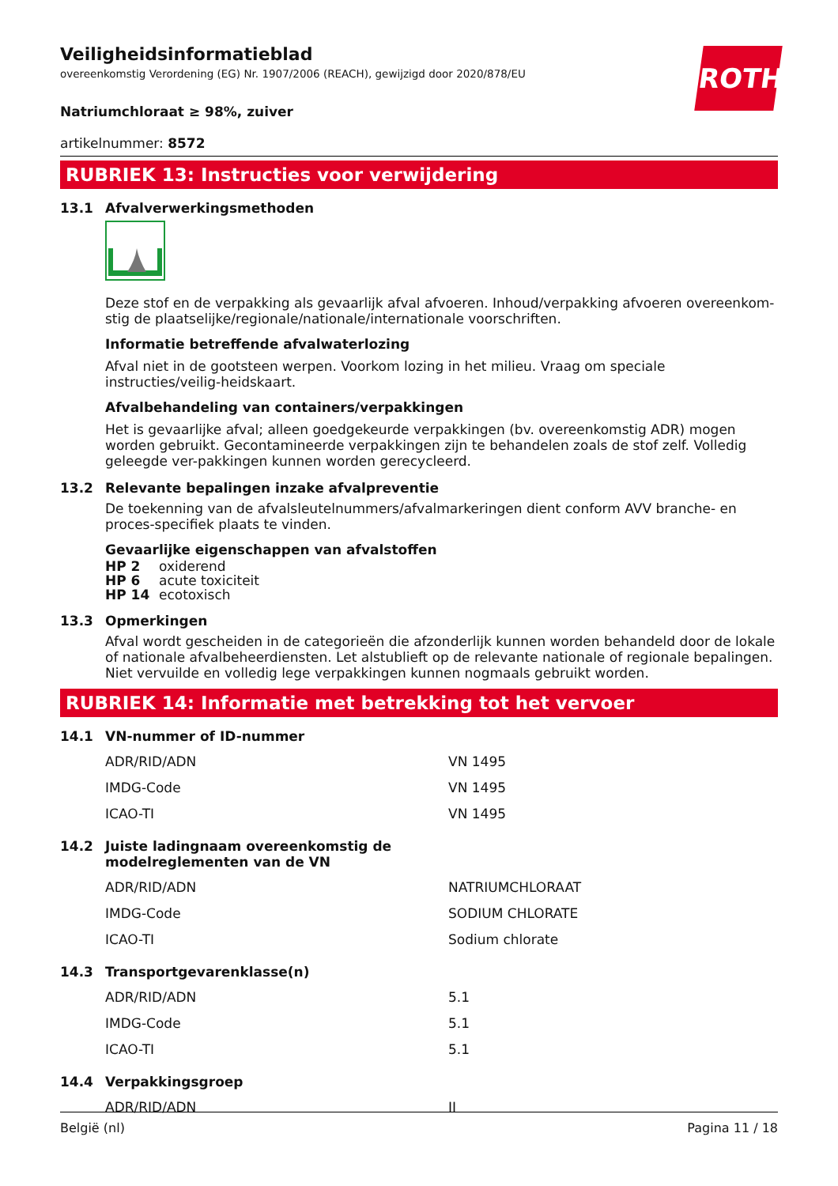ROTH
Veiligheidsinformatieblad
overeenkomstig Verordening (EG) Nr. 1907/2006 (REACH), gewijzigd door 2020/878/EU
Natriumchloraat ≥ 98%, zuiver
artikelnummer: 8572
RUBRIEK 13: Instructies voor verwijdering
13.1 Afvalverwerkingsmethoden
Deze stof en de verpakking als gevaarlijk afval afvoeren. Inhoud/verpakking afvoeren overeenkom-stig de plaatselijke/regionale/nationale/internationale voorschriften.
Informatie betreffende afvalwaterlozing
Afval niet in de gootsteen werpen. Voorkom lozing in het milieu. Vraag om speciale instructies/veilig-heidskaart.
Afvalbehandeling van containers/verpakkingen
Het is gevaarlijke afval; alleen goedgekeurde verpakkingen (bv. overeenkomstig ADR) mogen worden gebruikt. Gecontamineerde verpakkingen zijn te behandelen zoals de stof zelf. Volledig geleegde ver-pakkingen kunnen worden gerecycleerd.
13.2 Relevante bepalingen inzake afvalpreventie
De toekenning van de afvalsleutelnummers/afvalmarkeringen dient conform AVV branche- en proces-specifiek plaats te vinden.
Gevaarlijke eigenschappen van afvalstoffen
| HP 2 | oxiderend |
| HP 6 | acute toxiciteit |
| HP 14 | ecotoxisch |
13.3 Opmerkingen
Afval wordt gescheiden in de categorieën die afzonderlijk kunnen worden behandeld door de lokale of nationale afvalbeheerdiensten. Let alstublieft op de relevante nationale of regionale bepalingen. Niet vervuilde en volledig lege verpakkingen kunnen nogmaals gebruikt worden.
RUBRIEK 14: Informatie met betrekking tot het vervoer
14.1 VN-nummer of ID-nummer
| ADR/RID/ADN | VN 1495 |
| IMDG-Code | VN 1495 |
| ICAO-TI | VN 1495 |
14.2 Juiste ladingnaam overeenkomstig de
modelreglementen van de VN
| ADR/RID/ADN | NATRIUMCHLORAAT |
| IMDG-Code | SODIUM CHLORATE |
| ICAO-TI | Sodium chlorate |
14.3 Transportgevarenklasse(n)
| ADR/RID/ADN | 5.1 |
| IMDG-Code | 5.1 |
| ICAO-TI | 5.1 |
14.4 Verpakkingsgroep
| ADR/RID/ADN | II |
België (nl) Pagina 11 / 18